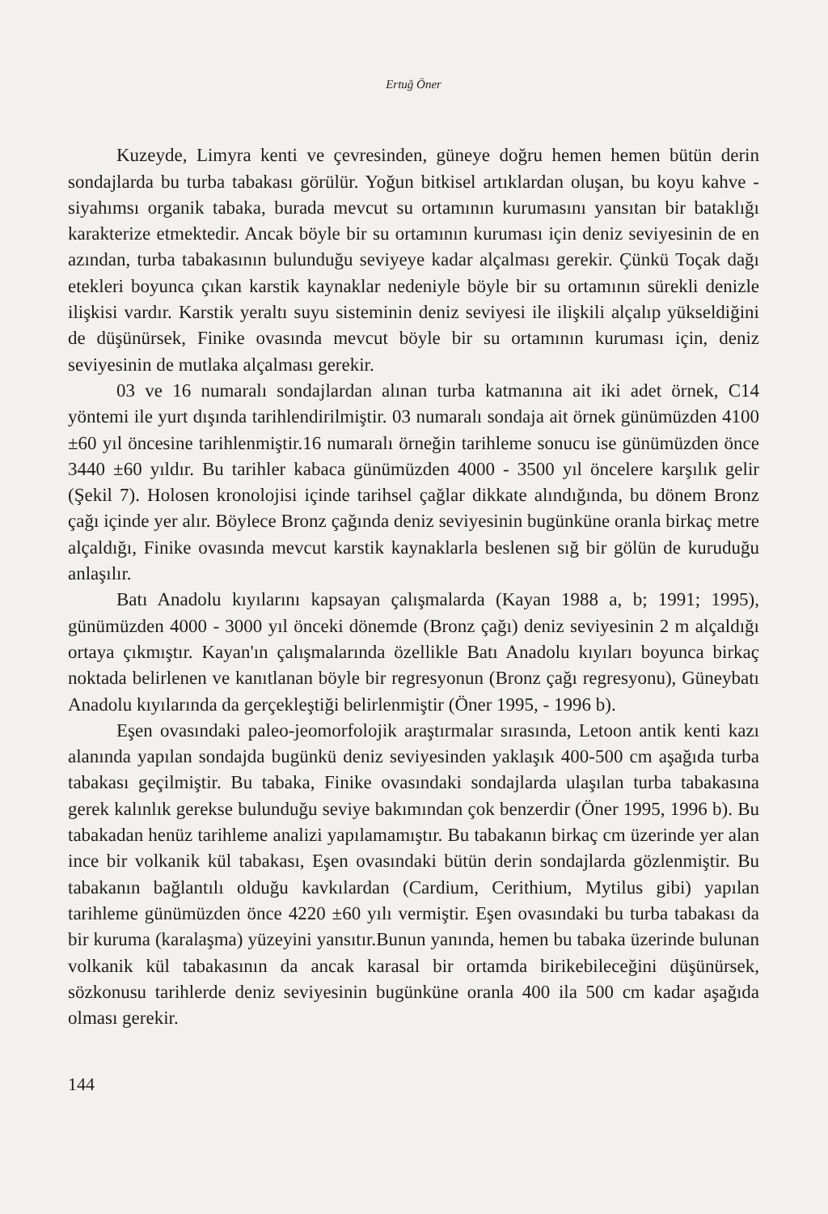Ertuğ Öner
Kuzeyde, Limyra kenti ve çevresinden, güneye doğru hemen hemen bütün derin sondajlarda bu turba tabakası görülür. Yoğun bitkisel artıklardan oluşan, bu koyu kahve - siyahımsı organik tabaka, burada mevcut su ortamının kurumasını yansıtan bir bataklığı karakterize etmektedir. Ancak böyle bir su ortamının kuruması için deniz seviyesinin de en azından, turba tabakasının bulunduğu seviyeye kadar alçalması gerekir. Çünkü Toçak dağı etekleri boyunca çıkan karstik kaynaklar nedeniyle böyle bir su ortamının sürekli denizle ilişkisi vardır. Karstik yeraltı suyu sisteminin deniz seviyesi ile ilişkili alçalıp yükseldiğini de düşünürsek, Finike ovasında mevcut böyle bir su ortamının kuruması için, deniz seviyesinin de mutlaka alçalması gerekir.
03 ve 16 numaralı sondajlardan alınan turba katmanına ait iki adet örnek, C14 yöntemi ile yurt dışında tarihlendirilmiştir. 03 numaralı sondaja ait örnek günümüzden 4100 ±60 yıl öncesine tarihlenmiştir.16 numaralı örneğin tarihleme sonucu ise günümüzden önce 3440 ±60 yıldır. Bu tarihler kabaca günümüzden 4000 - 3500 yıl öncelere karşılık gelir (Şekil 7). Holosen kronolojisi içinde tarihsel çağlar dikkate alındığında, bu dönem Bronz çağı içinde yer alır. Böylece Bronz çağında deniz seviyesinin bugünküne oranla birkaç metre alçaldığı, Finike ovasında mevcut karstik kaynaklarla beslenen sığ bir gölün de kuruduğu anlaşılır.
Batı Anadolu kıyılarını kapsayan çalışmalarda (Kayan 1988 a, b; 1991; 1995), günümüzden 4000 - 3000 yıl önceki dönemde (Bronz çağı) deniz seviyesinin 2 m alçaldığı ortaya çıkmıştır. Kayan'ın çalışmalarında özellikle Batı Anadolu kıyıları boyunca birkaç noktada belirlenen ve kanıtlanan böyle bir regresyonun (Bronz çağı regresyonu), Güneybatı Anadolu kıyılarında da gerçekleştiği belirlenmiştir (Öner 1995, - 1996 b).
Eşen ovasındaki paleo-jeomorfolojik araştırmalar sırasında, Letoon antik kenti kazı alanında yapılan sondajda bugünkü deniz seviyesinden yaklaşık 400-500 cm aşağıda turba tabakası geçilmiştir. Bu tabaka, Finike ovasındaki sondajlarda ulaşılan turba tabakasına gerek kalınlık gerekse bulunduğu seviye bakımından çok benzerdir (Öner 1995, 1996 b). Bu tabakadan henüz tarihleme analizi yapılamamıştır. Bu tabakanın birkaç cm üzerinde yer alan ince bir volkanik kül tabakası, Eşen ovasındaki bütün derin sondajlarda gözlenmiştir. Bu tabakanın bağlantılı olduğu kavkılardan (Cardium, Cerithium, Mytilus gibi) yapılan tarihleme günümüzden önce 4220 ±60 yılı vermiştir. Eşen ovasındaki bu turba tabakası da bir kuruma (karalaşma) yüzeyini yansıtır.Bunun yanında, hemen bu tabaka üzerinde bulunan volkanik kül tabakasının da ancak karasal bir ortamda birikebileceğini düşünürsek, sözkonusu tarihlerde deniz seviyesinin bugünküne oranla 400 ila 500 cm kadar aşağıda olması gerekir.
144